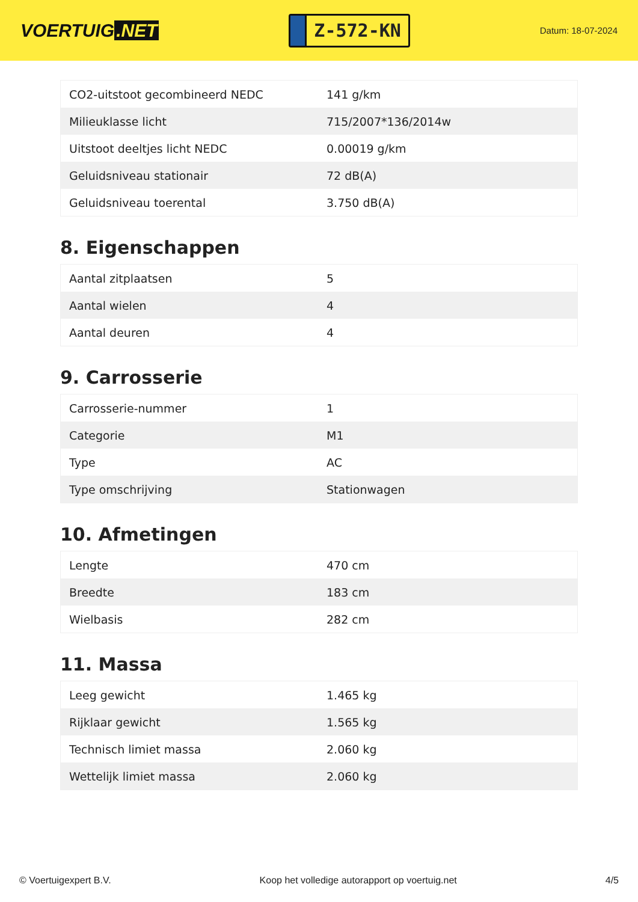VOERTUIG.NET
Z-572-KN
Datum: 18-07-2024
| CO2-uitstoot gecombineerd NEDC | 141 g/km |
| Milieuklasse licht | 715/2007*136/2014w |
| Uitstoot deeltjes licht NEDC | 0.00019 g/km |
| Geluidsniveau stationair | 72 dB(A) |
| Geluidsniveau toerental | 3.750 dB(A) |
8. Eigenschappen
| Aantal zitplaatsen | 5 |
| Aantal wielen | 4 |
| Aantal deuren | 4 |
9. Carrosserie
| Carrosserie-nummer | 1 |
| Categorie | M1 |
| Type | AC |
| Type omschrijving | Stationwagen |
10. Afmetingen
| Lengte | 470 cm |
| Breedte | 183 cm |
| Wielbasis | 282 cm |
11. Massa
| Leeg gewicht | 1.465 kg |
| Rijklaar gewicht | 1.565 kg |
| Technisch limiet massa | 2.060 kg |
| Wettelijk limiet massa | 2.060 kg |
© Voertuigexpert B.V. Koop het volledige autorapport op voertuig.net 4/5